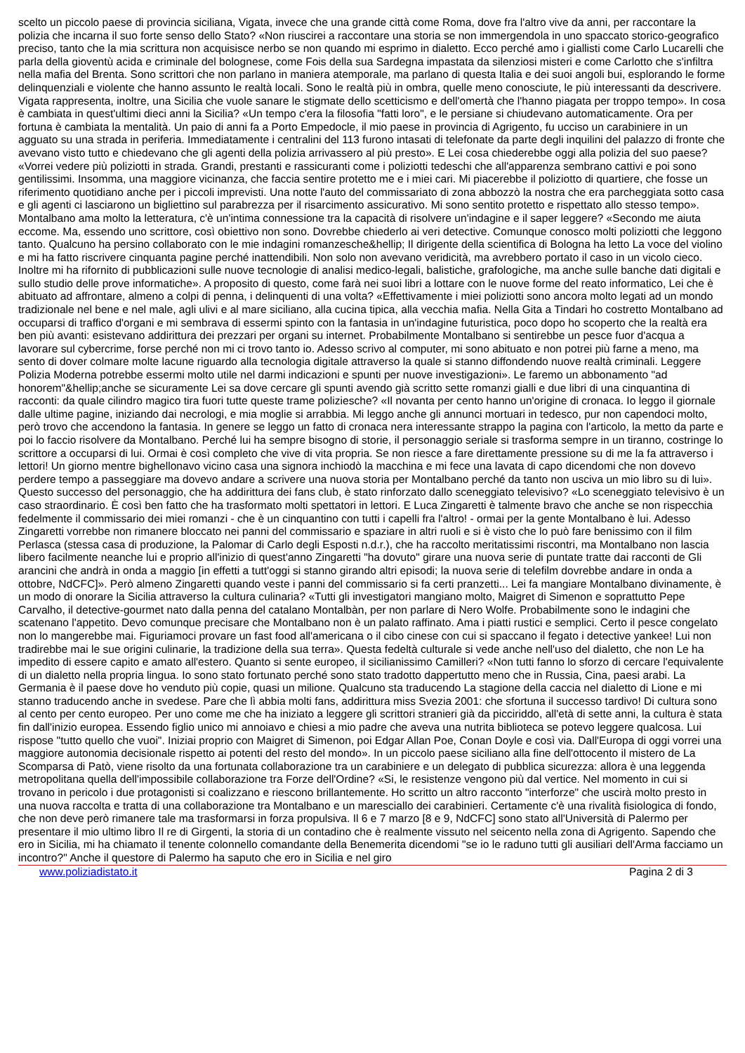scelto un piccolo paese di provincia siciliana, Vigata, invece che una grande città come Roma, dove fra l'altro vive da anni, per raccontare la polizia che incarna il suo forte senso dello Stato? «Non riuscirei a raccontare una storia se non immergendola in uno spaccato storico-geografico preciso, tanto che la mia scrittura non acquisisce nerbo se non quando mi esprimo in dialetto. Ecco perché amo i giallisti come Carlo Lucarelli che parla della gioventù acida e criminale del bolognese, come Fois della sua Sardegna impastata da silenziosi misteri e come Carlotto che s'infiltra nella mafia del Brenta. Sono scrittori che non parlano in maniera atemporale, ma parlano di questa Italia e dei suoi angoli bui, esplorando le forme delinquenziali e violente che hanno assunto le realtà locali. Sono le realtà più in ombra, quelle meno conosciute, le più interessanti da descrivere. Vigata rappresenta, inoltre, una Sicilia che vuole sanare le stigmate dello scetticismo e dell'omertà che l'hanno piagata per troppo tempo». In cosa è cambiata in quest'ultimi dieci anni la Sicilia? «Un tempo c'era la filosofia "fatti loro", e le persiane si chiudevano automaticamente. Ora per fortuna è cambiata la mentalità. Un paio di anni fa a Porto Empedocle, il mio paese in provincia di Agrigento, fu ucciso un carabiniere in un agguato su una strada in periferia. Immediatamente i centralini del 113 furono intasati di telefonate da parte degli inquilini del palazzo di fronte che avevano visto tutto e chiedevano che gli agenti della polizia arrivassero al più presto». E Lei cosa chiederebbe oggi alla polizia del suo paese? «Vorrei vedere più poliziotti in strada. Grandi, prestanti e rassicuranti come i poliziotti tedeschi che all'apparenza sembrano cattivi e poi sono gentilissimi. Insomma, una maggiore vicinanza, che faccia sentire protetto me e i miei cari. Mi piacerebbe il poliziotto di quartiere, che fosse un riferimento quotidiano anche per i piccoli imprevisti. Una notte l'auto del commissariato di zona abbozzò la nostra che era parcheggiata sotto casa e gli agenti ci lasciarono un bigliettino sul parabrezza per il risarcimento assicurativo. Mi sono sentito protetto e rispettato allo stesso tempo». Montalbano ama molto la letteratura, c'è un'intima connessione tra la capacità di risolvere un'indagine e il saper leggere? «Secondo me aiuta eccome. Ma, essendo uno scrittore, così obiettivo non sono. Dovrebbe chiederlo ai veri detective. Comunque conosco molti poliziotti che leggono tanto. Qualcuno ha persino collaborato con le mie indagini romanzesche&hellip; Il dirigente della scientifica di Bologna ha letto La voce del violino e mi ha fatto riscrivere cinquanta pagine perché inattendibili. Non solo non avevano veridicità, ma avrebbero portato il caso in un vicolo cieco. Inoltre mi ha rifornito di pubblicazioni sulle nuove tecnologie di analisi medico-legali, balistiche, grafologiche, ma anche sulle banche dati digitali e sullo studio delle prove informatiche». A proposito di questo, come farà nei suoi libri a lottare con le nuove forme del reato informatico, Lei che è abituato ad affrontare, almeno a colpi di penna, i delinquenti di una volta? «Effettivamente i miei poliziotti sono ancora molto legati ad un mondo tradizionale nel bene e nel male, agli ulivi e al mare siciliano, alla cucina tipica, alla vecchia mafia. Nella Gita a Tindari ho costretto Montalbano ad occuparsi di traffico d'organi e mi sembrava di essermi spinto con la fantasia in un'indagine futuristica, poco dopo ho scoperto che la realtà era ben più avanti: esistevano addirittura dei prezzari per organi su internet. Probabilmente Montalbano si sentirebbe un pesce fuor d'acqua a lavorare sul cybercrime, forse perché non mi ci trovo tanto io. Adesso scrivo al computer, mi sono abituato e non potrei più farne a meno, ma sento di dover colmare molte lacune riguardo alla tecnologia digitale attraverso la quale si stanno diffondendo nuove realtà criminali. Leggere Polizia Moderna potrebbe essermi molto utile nel darmi indicazioni e spunti per nuove investigazioni». Le faremo un abbonamento "ad honorem"&hellip;anche se sicuramente Lei sa dove cercare gli spunti avendo già scritto sette romanzi gialli e due libri di una cinquantina di racconti: da quale cilindro magico tira fuori tutte queste trame poliziesche? «Il novanta per cento hanno un'origine di cronaca. Io leggo il giornale dalle ultime pagine, iniziando dai necrologi, e mia moglie si arrabbia. Mi leggo anche gli annunci mortuari in tedesco, pur non capendoci molto, però trovo che accendono la fantasia. In genere se leggo un fatto di cronaca nera interessante strappo la pagina con l'articolo, la metto da parte e poi lo faccio risolvere da Montalbano. Perché lui ha sempre bisogno di storie, il personaggio seriale si trasforma sempre in un tiranno, costringe lo scrittore a occuparsi di lui. Ormai è così completo che vive di vita propria. Se non riesce a fare direttamente pressione su di me la fa attraverso i lettori! Un giorno mentre bighellonavo vicino casa una signora inchiodò la macchina e mi fece una lavata di capo dicendomi che non dovevo perdere tempo a passeggiare ma dovevo andare a scrivere una nuova storia per Montalbano perché da tanto non usciva un mio libro su di lui». Questo successo del personaggio, che ha addirittura dei fans club, è stato rinforzato dallo sceneggiato televisivo? «Lo sceneggiato televisivo è un caso straordinario. È così ben fatto che ha trasformato molti spettatori in lettori. E Luca Zingaretti è talmente bravo che anche se non rispecchia fedelmente il commissario dei miei romanzi - che è un cinquantino con tutti i capelli fra l'altro! - ormai per la gente Montalbano è lui. Adesso Zingaretti vorrebbe non rimanere bloccato nei panni del commissario e spaziare in altri ruoli e si è visto che lo può fare benissimo con il film Perlasca (stessa casa di produzione, la Palomar di Carlo degli Esposti n.d.r.), che ha raccolto meritatissimi riscontri, ma Montalbano non lascia libero facilmente neanche lui e proprio all'inizio di quest'anno Zingaretti "ha dovuto" girare una nuova serie di puntate tratte dai racconti de Gli arancini che andrà in onda a maggio [in effetti a tutt'oggi si stanno girando altri episodi; la nuova serie di telefilm dovrebbe andare in onda a ottobre, NdCFC]». Però almeno Zingaretti quando veste i panni del commissario si fa certi pranzetti... Lei fa mangiare Montalbano divinamente, è un modo di onorare la Sicilia attraverso la cultura culinaria? «Tutti gli investigatori mangiano molto, Maigret di Simenon e soprattutto Pepe Carvalho, il detective-gourmet nato dalla penna del catalano Montalbàn, per non parlare di Nero Wolfe. Probabilmente sono le indagini che scatenano l'appetito. Devo comunque precisare che Montalbano non è un palato raffinato. Ama i piatti rustici e semplici. Certo il pesce congelato non lo mangerebbe mai. Figuriamoci provare un fast food all'americana o il cibo cinese con cui si spaccano il fegato i detective yankee! Lui non tradirebbe mai le sue origini culinarie, la tradizione della sua terra». Questa fedeltà culturale si vede anche nell'uso del dialetto, che non Le ha impedito di essere capito e amato all'estero. Quanto si sente europeo, il sicilianissimo Camilleri? «Non tutti fanno lo sforzo di cercare l'equivalente di un dialetto nella propria lingua. Io sono stato fortunato perché sono stato tradotto dappertutto meno che in Russia, Cina, paesi arabi. La Germania è il paese dove ho venduto più copie, quasi un milione. Qualcuno sta traducendo La stagione della caccia nel dialetto di Lione e mi stanno traducendo anche in svedese. Pare che lì abbia molti fans, addirittura miss Svezia 2001: che sfortuna il successo tardivo! Di cultura sono al cento per cento europeo. Per uno come me che ha iniziato a leggere gli scrittori stranieri già da picciriddo, all'età di sette anni, la cultura è stata fin dall'inizio europea. Essendo figlio unico mi annoiavo e chiesi a mio padre che aveva una nutrita biblioteca se potevo leggere qualcosa. Lui rispose "tutto quello che vuoi". Iniziai proprio con Maigret di Simenon, poi Edgar Allan Poe, Conan Doyle e così via. Dall'Europa di oggi vorrei una maggiore autonomia decisionale rispetto ai potenti del resto del mondo». In un piccolo paese siciliano alla fine dell'ottocento il mistero de La Scomparsa di Patò, viene risolto da una fortunata collaborazione tra un carabiniere e un delegato di pubblica sicurezza: allora è una leggenda metropolitana quella dell'impossibile collaborazione tra Forze dell'Ordine? «Si, le resistenze vengono più dal vertice. Nel momento in cui si trovano in pericolo i due protagonisti si coalizzano e riescono brillantemente. Ho scritto un altro racconto "interforze" che uscirà molto presto in una nuova raccolta e tratta di una collaborazione tra Montalbano e un maresciallo dei carabinieri. Certamente c'è una rivalità fisiologica di fondo, che non deve però rimanere tale ma trasformarsi in forza propulsiva. Il 6 e 7 marzo [8 e 9, NdCFC] sono stato all'Università di Palermo per presentare il mio ultimo libro Il re di Girgenti, la storia di un contadino che è realmente vissuto nel seicento nella zona di Agrigento. Sapendo che ero in Sicilia, mi ha chiamato il tenente colonnello comandante della Benemerita dicendomi "se io le raduno tutti gli ausiliari dell'Arma facciamo un incontro?" Anche il questore di Palermo ha saputo che ero in Sicilia e nel giro
www.poliziadistato.it Pagina 2 di 3